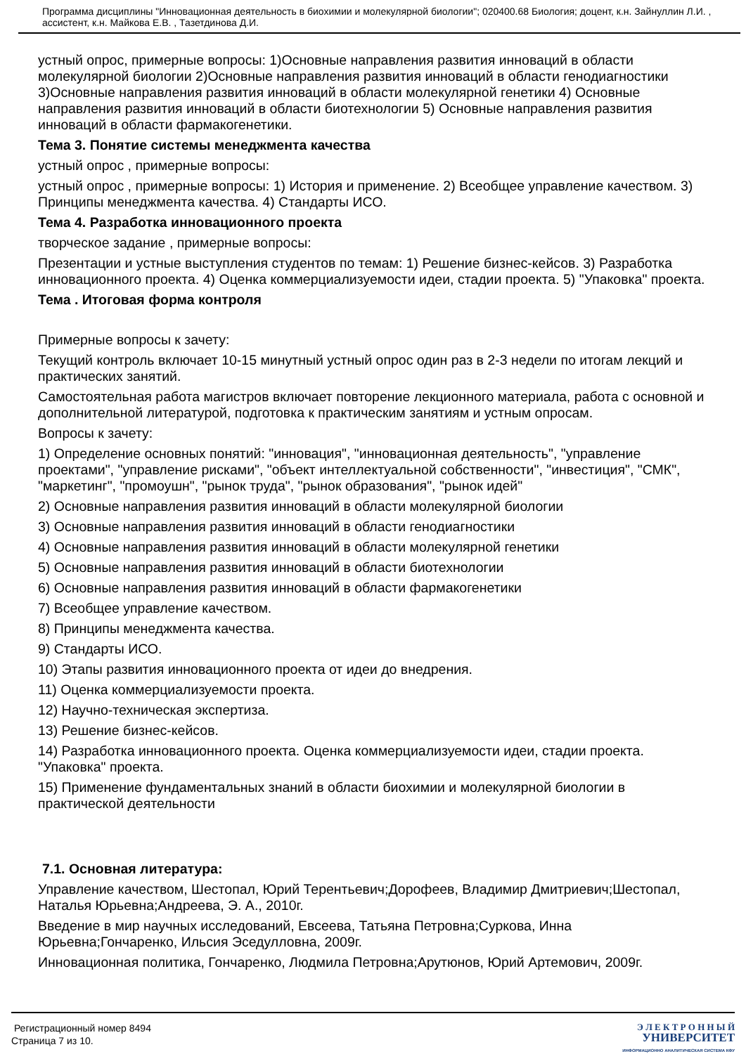Программа дисциплины "Инновационная деятельность в биохимии и молекулярной биологии"; 020400.68 Биология; доцент, к.н. Зайнуллин Л.И. , ассистент, к.н. Майкова Е.В. , Тазетдинова Д.И.
устный опрос, примерные вопросы: 1)Основные направления развития инноваций в области молекулярной биологии 2)Основные направления развития инноваций в области генодиагностики 3)Основные направления развития инноваций в области молекулярной генетики 4) Основные направления развития инноваций в области биотехнологии 5) Основные направления развития инноваций в области фармакогенетики.
Тема 3. Понятие системы менеджмента качества
устный опрос , примерные вопросы:
устный опрос , примерные вопросы: 1) История и применение. 2) Всеобщее управление качеством. 3) Принципы менеджмента качества. 4) Стандарты ИСО.
Тема 4. Разработка инновационного проекта
творческое задание , примерные вопросы:
Презентации и устные выступления студентов по темам: 1) Решение бизнес-кейсов. 3) Разработка инновационного проекта. 4) Оценка коммерциализуемости идеи, стадии проекта. 5) "Упаковка" проекта.
Тема . Итоговая форма контроля
Примерные вопросы к зачету:
Текущий контроль включает 10-15 минутный устный опрос один раз в 2-3 недели по итогам лекций и практических занятий.
Самостоятельная работа магистров включает повторение лекционного материала, работа с основной и дополнительной литературой, подготовка к практическим занятиям и устным опросам.
Вопросы к зачету:
1) Определение основных понятий: "инновация", "инновационная деятельность", "управление проектами", "управление рисками", "объект интеллектуальной собственности", "инвестиция", "СМК", "маркетинг", "промоушн", "рынок труда", "рынок образования", "рынок идей"
2) Основные направления развития инноваций в области молекулярной биологии
3) Основные направления развития инноваций в области генодиагностики
4) Основные направления развития инноваций в области молекулярной генетики
5) Основные направления развития инноваций в области биотехнологии
6) Основные направления развития инноваций в области фармакогенетики
7) Всеобщее управление качеством.
8) Принципы менеджмента качества.
9) Стандарты ИСО.
10) Этапы развития инновационного проекта от идеи до внедрения.
11) Оценка коммерциализуемости проекта.
12) Научно-техническая экспертиза.
13) Решение бизнес-кейсов.
14) Разработка инновационного проекта. Оценка коммерциализуемости идеи, стадии проекта. "Упаковка" проекта.
15) Применение фундаментальных знаний в области биохимии и молекулярной биологии в практической деятельности
7.1. Основная литература:
Управление качеством, Шестопал, Юрий Терентьевич;Дорофеев, Владимир Дмитриевич;Шестопал, Наталья Юрьевна;Андреева, Э. А., 2010г.
Введение в мир научных исследований, Евсеева, Татьяна Петровна;Суркова, Инна Юрьевна;Гончаренко, Ильсия Эседулловна, 2009г.
Инновационная политика, Гончаренко, Людмила Петровна;Арутюнов, Юрий Артемович, 2009г.
Регистрационный номер 8494
Страница 7 из 10.
Э Л Е К Т Р О Н Н Ы Й
УНИВЕРСИТЕТ
ИНФОРМАЦИОННО АНАЛИТИЧЕСКАЯ СИСТЕМА КФУ